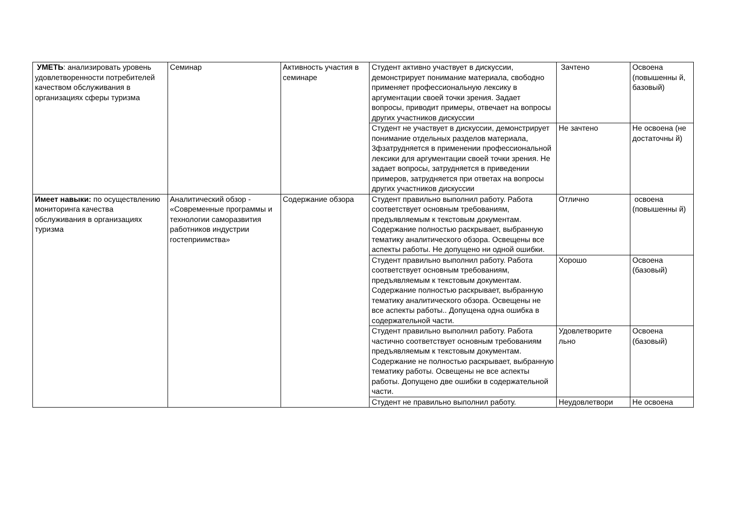| УМЕТЬ : анализировать уровень удовлетворенности потребителей качеством обслуживания в организациях сферы туризма | Семинар | Активность участия в семинаре | Студент активно участвует в дискуссии, демонстрирует понимание материала, свободно применяет профессиональную лексику в аргументации своей точки зрения. Задает вопросы, приводит примеры, отвечает на вопросы других участников дискуссии | Зачтено | Освоена (повышенны й, базовый) |
| | | | Студент не участвует в дискуссии, демонстрирует понимание отдельных разделов материала, 3фзатрудняется в применении профессиональной лексики для аргументации своей точки зрения. Не задает вопросы, затрудняется в приведении примеров, затрудняется при ответах на вопросы других участников дискуссии | Не зачтено | Не освоена (не достаточны й) |
| Имеет навыки: по осуществлению мониторинга качества обслуживания в организациях туризма | Аналитический обзор - «Современные программы и технологии саморазвития работников индустрии гостеприимства» | Содержание обзора | Студент правильно выполнил работу. Работа соответствует основным требованиям, предъявляемым к текстовым документам. Содержание полностью раскрывает, выбранную тематику аналитического обзора. Освещены все аспекты работы. Не допущено ни одной ошибки. | Отлично | освоена (повышенны й) |
| | | | Студент правильно выполнил работу. Работа соответствует основным требованиям, предъявляемым к текстовым документам. Содержание полностью раскрывает, выбранную тематику аналитического обзора. Освещены не все аспекты работы.. Допущена одна ошибка в содержательной части. | Хорошо | Освоена (базовый) |
| | | | Студент правильно выполнил работу. Работа частично соответствует основным требованиям предъявляемым к текстовым документам. Содержание не полностью раскрывает, выбранную тематику работы. Освещены не все аспекты работы. Допущено две ошибки в содержательной части. | Удовлетворите льно | Освоена (базовый) |
| | | | Студент не правильно выполнил работу. | Неудовлетвори | Не освоена |